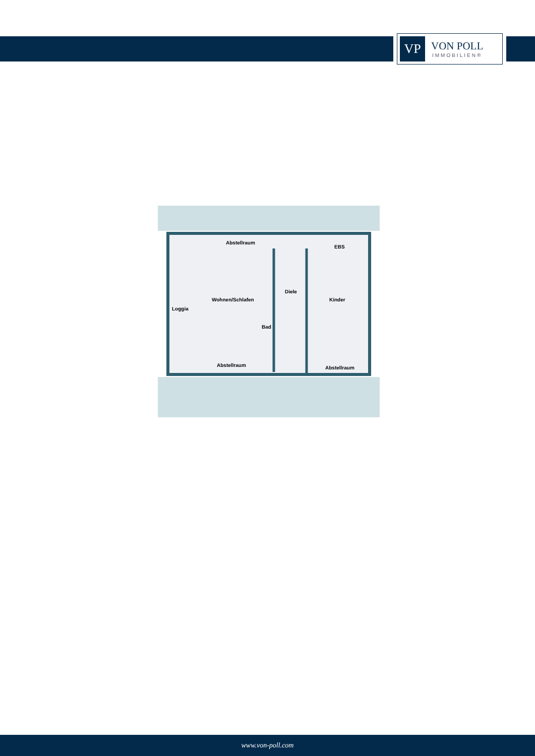VP
VON POLL
IMMOBILIEN®
Abstellraum
EBS
Wohnen/Schlafen
Diele
Kinder
Loggia
Bad
Abstellraum
Abstellraum
www.von-poll.com